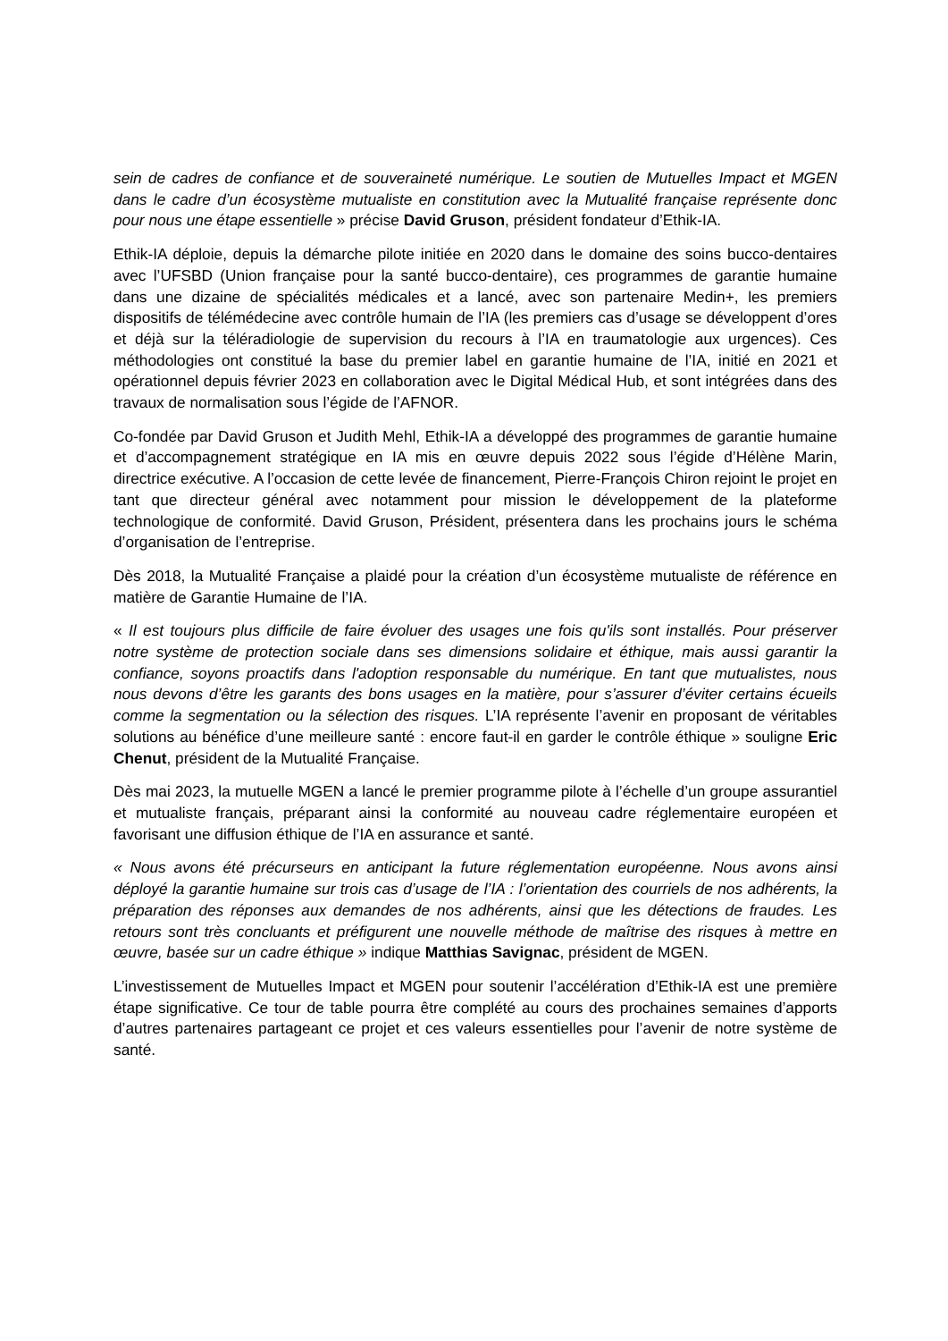sein de cadres de confiance et de souveraineté numérique. Le soutien de Mutuelles Impact et MGEN dans le cadre d’un écosystème mutualiste en constitution avec la Mutualité française représente donc pour nous une étape essentielle » précise David Gruson, président fondateur d’Ethik-IA.
Ethik-IA déploie, depuis la démarche pilote initiée en 2020 dans le domaine des soins bucco-dentaires avec l’UFSBD (Union française pour la santé bucco-dentaire), ces programmes de garantie humaine dans une dizaine de spécialités médicales et a lancé, avec son partenaire Medin+, les premiers dispositifs de télémédecine avec contrôle humain de l’IA (les premiers cas d’usage se développent d’ores et déjà sur la téléradiologie de supervision du recours à l’IA en traumatologie aux urgences). Ces méthodologies ont constitué la base du premier label en garantie humaine de l’IA, initié en 2021 et opérationnel depuis février 2023 en collaboration avec le Digital Médical Hub, et sont intégrées dans des travaux de normalisation sous l’égide de l’AFNOR.
Co-fondée par David Gruson et Judith Mehl, Ethik-IA a développé des programmes de garantie humaine et d’accompagnement stratégique en IA mis en œuvre depuis 2022 sous l’égide d’Hélène Marin, directrice exécutive. A l’occasion de cette levée de financement, Pierre-François Chiron rejoint le projet en tant que directeur général avec notamment pour mission le développement de la plateforme technologique de conformité. David Gruson, Président, présentera dans les prochains jours le schéma d’organisation de l’entreprise.
Dès 2018, la Mutualité Française a plaidé pour la création d’un écosystème mutualiste de référence en matière de Garantie Humaine de l’IA.
« Il est toujours plus difficile de faire évoluer des usages une fois qu'ils sont installés. Pour préserver notre système de protection sociale dans ses dimensions solidaire et éthique, mais aussi garantir la confiance, soyons proactifs dans l'adoption responsable du numérique. En tant que mutualistes, nous nous devons d’être les garants des bons usages en la matière, pour s’assurer d’éviter certains écueils comme la segmentation ou la sélection des risques. L’IA représente l’avenir en proposant de véritables solutions au bénéfice d’une meilleure santé : encore faut-il en garder le contrôle éthique » souligne Eric Chenut, président de la Mutualité Française.
Dès mai 2023, la mutuelle MGEN a lancé le premier programme pilote à l’échelle d’un groupe assurantiel et mutualiste français, préparant ainsi la conformité au nouveau cadre réglementaire européen et favorisant une diffusion éthique de l’IA en assurance et santé.
« Nous avons été précurseurs en anticipant la future réglementation européenne. Nous avons ainsi déployé la garantie humaine sur trois cas d’usage de l’IA : l’orientation des courriels de nos adhérents, la préparation des réponses aux demandes de nos adhérents, ainsi que les détections de fraudes. Les retours sont très concluants et préfigurent une nouvelle méthode de maîtrise des risques à mettre en œuvre, basée sur un cadre éthique » indique Matthias Savignac, président de MGEN.
L’investissement de Mutuelles Impact et MGEN pour soutenir l’accélération d’Ethik-IA est une première étape significative. Ce tour de table pourra être complété au cours des prochaines semaines d’apports d’autres partenaires partageant ce projet et ces valeurs essentielles pour l’avenir de notre système de santé.